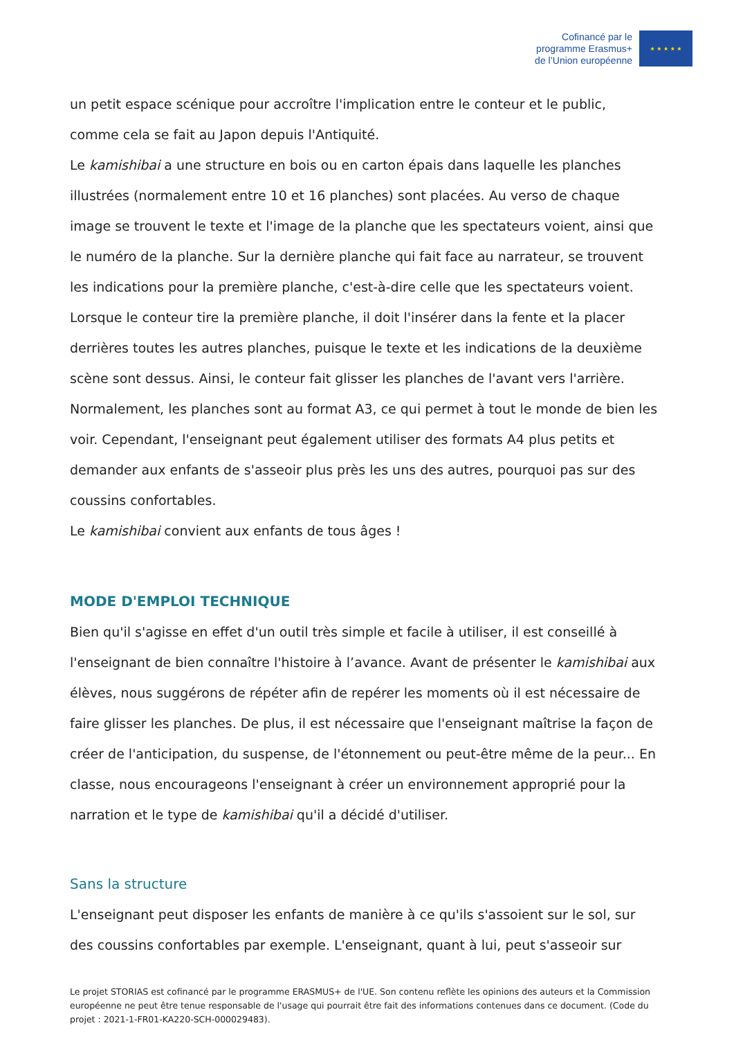Cofinancé par le
programme Erasmus+
de l’Union européenne
★ ★ ★ ★ ★
un petit espace scénique pour accroître l'implication entre le conteur et le public, comme cela se fait au Japon depuis l'Antiquité.
Le kamishibai a une structure en bois ou en carton épais dans laquelle les planches illustrées (normalement entre 10 et 16 planches) sont placées. Au verso de chaque image se trouvent le texte et l'image de la planche que les spectateurs voient, ainsi que le numéro de la planche. Sur la dernière planche qui fait face au narrateur, se trouvent les indications pour la première planche, c'est-à-dire celle que les spectateurs voient. Lorsque le conteur tire la première planche, il doit l'insérer dans la fente et la placer derrières toutes les autres planches, puisque le texte et les indications de la deuxième scène sont dessus. Ainsi, le conteur fait glisser les planches de l'avant vers l'arrière. Normalement, les planches sont au format A3, ce qui permet à tout le monde de bien les voir. Cependant, l'enseignant peut également utiliser des formats A4 plus petits et demander aux enfants de s'asseoir plus près les uns des autres, pourquoi pas sur des coussins confortables.
Le kamishibai convient aux enfants de tous âges !
MODE D'EMPLOI TECHNIQUE
Bien qu'il s'agisse en effet d'un outil très simple et facile à utiliser, il est conseillé à l'enseignant de bien connaître l'histoire à l’avance. Avant de présenter le kamishibai aux élèves, nous suggérons de répéter afin de repérer les moments où il est nécessaire de faire glisser les planches. De plus, il est nécessaire que l'enseignant maîtrise la façon de créer de l'anticipation, du suspense, de l'étonnement ou peut-être même de la peur... En classe, nous encourageons l'enseignant à créer un environnement approprié pour la narration et le type de kamishibai qu'il a décidé d'utiliser.
Sans la structure
L'enseignant peut disposer les enfants de manière à ce qu'ils s'assoient sur le sol, sur des coussins confortables par exemple. L'enseignant, quant à lui, peut s'asseoir sur
Le projet STORIAS est cofinancé par le programme ERASMUS+ de l'UE. Son contenu reflète les opinions des auteurs et la Commission européenne ne peut être tenue responsable de l'usage qui pourrait être fait des informations contenues dans ce document. (Code du projet : 2021-1-FR01-KA220-SCH-000029483).